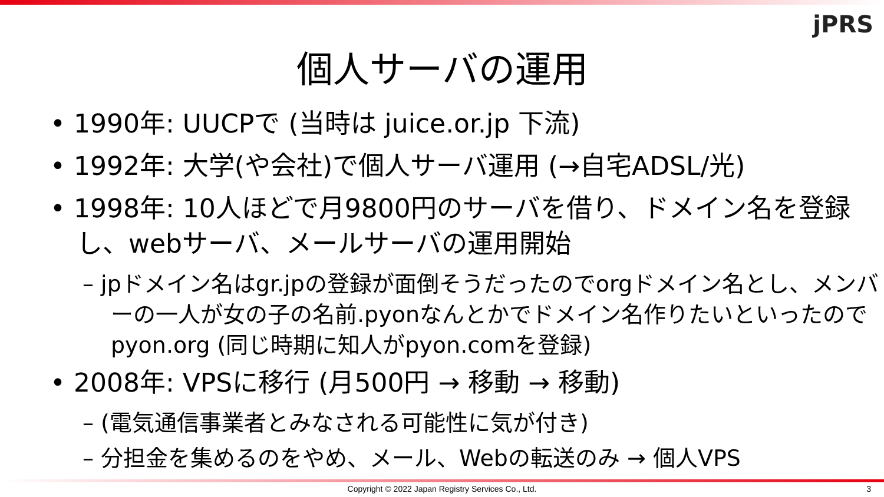jPRS
個人サーバの運用
• 1990年: UUCPで (当時は juice.or.jp 下流)
• 1992年: 大学(や会社)で個人サーバ運用 (→自宅ADSL/光)
• 1998年: 10人ほどで月9800円のサーバを借り、ドメイン名を登録し、webサーバ、メールサーバの運用開始
– jpドメイン名はgr.jpの登録が面倒そうだったのでorgドメイン名とし、メンバーの一人が女の子の名前.pyonなんとかでドメイン名作りたいといったのでpyon.org (同じ時期に知人がpyon.comを登録)
• 2008年: VPSに移行 (月500円 → 移動 → 移動)
– (電気通信事業者とみなされる可能性に気が付き)
– 分担金を集めるのをやめ、メール、Webの転送のみ → 個人VPS
Copyright © 2022 Japan Registry Services Co., Ltd. 3